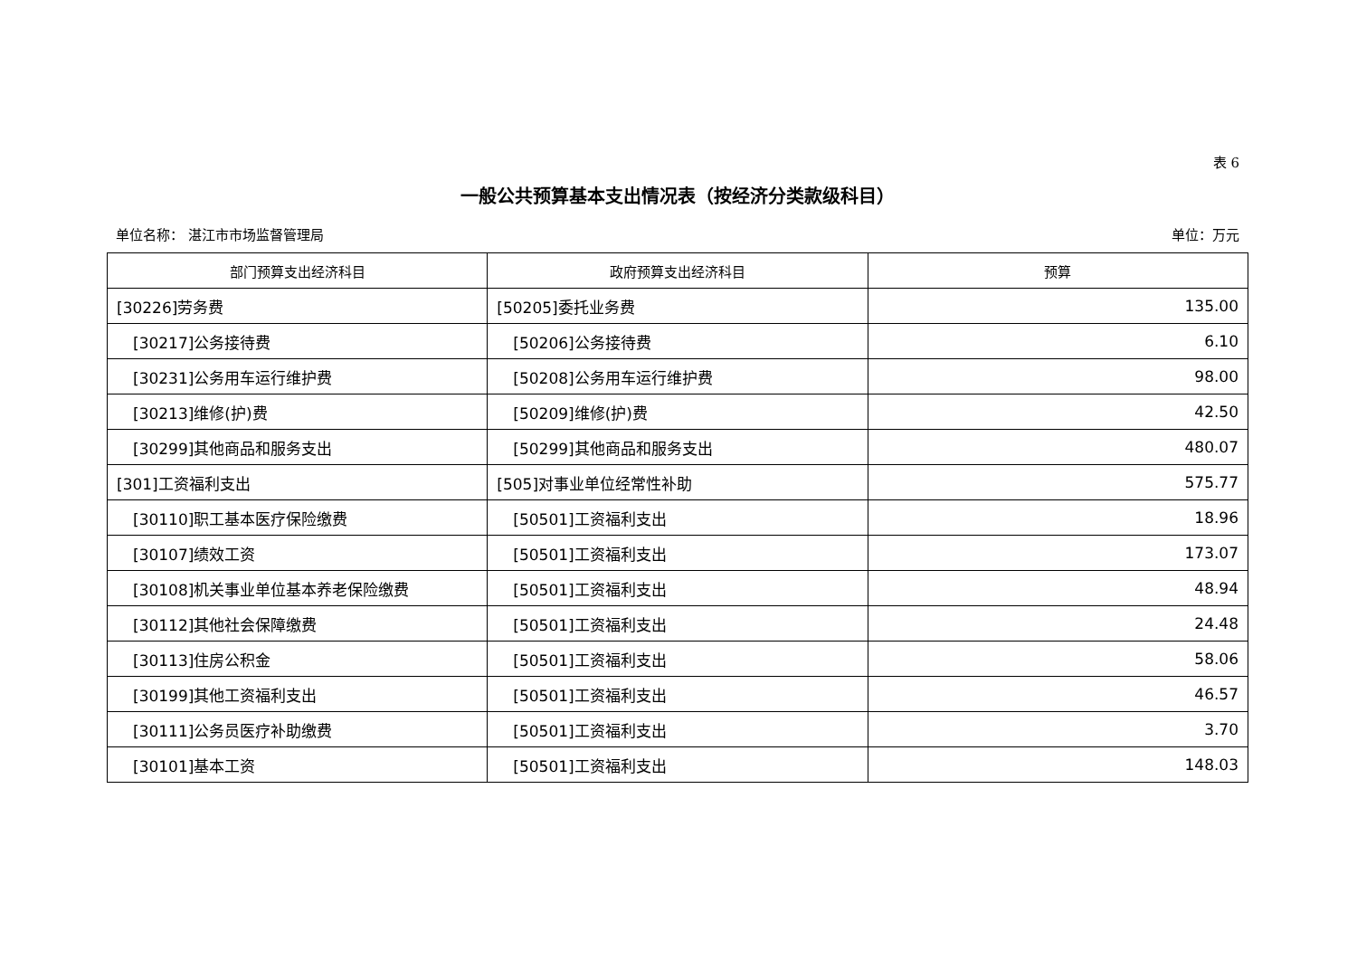表 6
一般公共预算基本支出情况表（按经济分类款级科目）
单位名称： 湛江市市场监督管理局 单位：万元
| 部门预算支出经济科目 | 政府预算支出经济科目 | 预算 |
| --- | --- | --- |
| [30226]劳务费 | [50205]委托业务费 | 135.00 |
| [30217]公务接待费 | [50206]公务接待费 | 6.10 |
| [30231]公务用车运行维护费 | [50208]公务用车运行维护费 | 98.00 |
| [30213]维修(护)费 | [50209]维修(护)费 | 42.50 |
| [30299]其他商品和服务支出 | [50299]其他商品和服务支出 | 480.07 |
| [301]工资福利支出 | [505]对事业单位经常性补助 | 575.77 |
| [30110]职工基本医疗保险缴费 | [50501]工资福利支出 | 18.96 |
| [30107]绩效工资 | [50501]工资福利支出 | 173.07 |
| [30108]机关事业单位基本养老保险缴费 | [50501]工资福利支出 | 48.94 |
| [30112]其他社会保障缴费 | [50501]工资福利支出 | 24.48 |
| [30113]住房公积金 | [50501]工资福利支出 | 58.06 |
| [30199]其他工资福利支出 | [50501]工资福利支出 | 46.57 |
| [30111]公务员医疗补助缴费 | [50501]工资福利支出 | 3.70 |
| [30101]基本工资 | [50501]工资福利支出 | 148.03 |